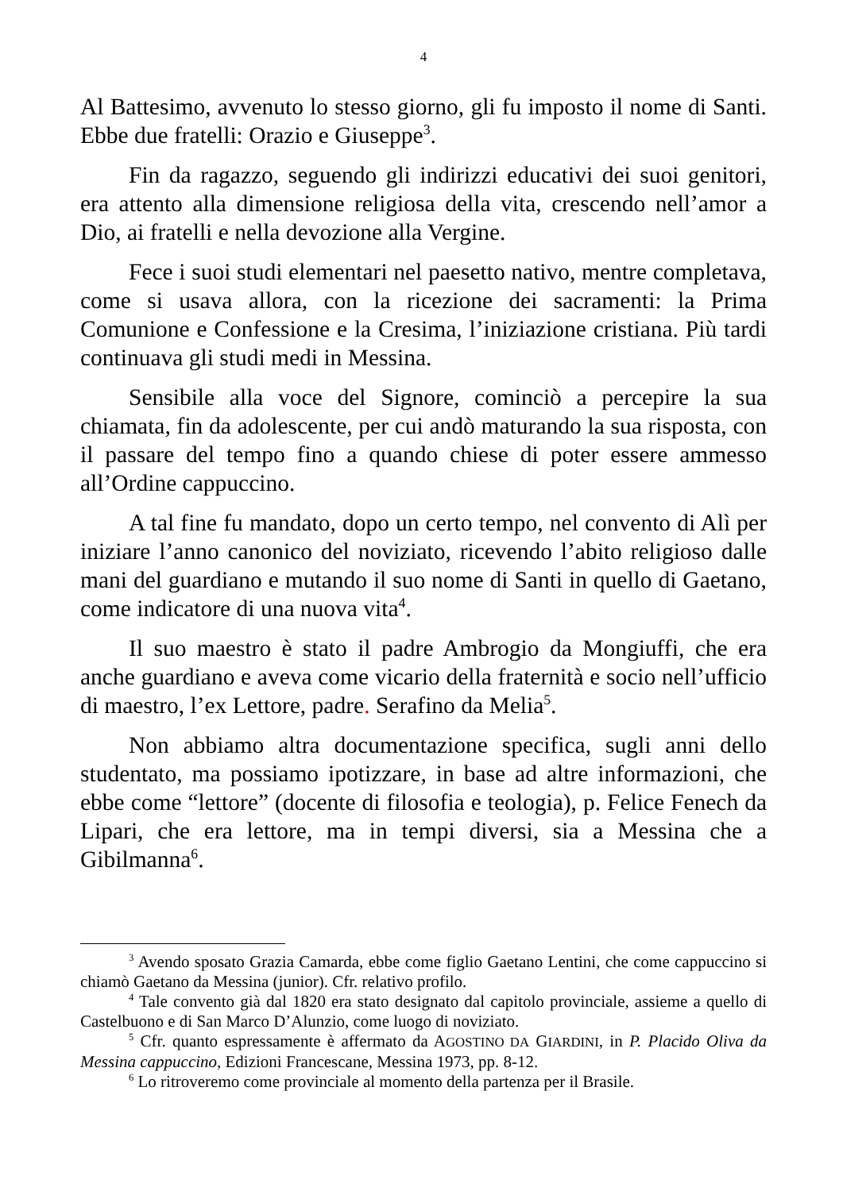4
Al Battesimo, avvenuto lo stesso giorno, gli fu imposto il nome di Santi. Ebbe due fratelli: Orazio e Giuseppe<sup>3</sup>.
Fin da ragazzo, seguendo gli indirizzi educativi dei suoi genitori, era attento alla dimensione religiosa della vita, crescendo nell’amor a Dio, ai fratelli e nella devozione alla Vergine.
Fece i suoi studi elementari nel paesetto nativo, mentre completava, come si usava allora, con la ricezione dei sacramenti: la Prima Comunione e Confessione e la Cresima, l’iniziazione cristiana. Più tardi continuava gli studi medi in Messina.
Sensibile alla voce del Signore, cominciò a percepire la sua chiamata, fin da adolescente, per cui andò maturando la sua risposta, con il passare del tempo fino a quando chiese di poter essere ammesso all’Ordine cappuccino.
A tal fine fu mandato, dopo un certo tempo, nel convento di Alì per iniziare l’anno canonico del noviziato, ricevendo l’abito religioso dalle mani del guardiano e mutando il suo nome di Santi in quello di Gaetano, come indicatore di una nuova vita<sup>4</sup>.
Il suo maestro è stato il padre Ambrogio da Mongiuffi, che era anche guardiano e aveva come vicario della fraternità e socio nell’ufficio di maestro, l’ex Lettore, padre. Serafino da Melia<sup>5</sup>.
Non abbiamo altra documentazione specifica, sugli anni dello studentato, ma possiamo ipotizzare, in base ad altre informazioni, che ebbe come “lettore” (docente di filosofia e teologia), p. Felice Fenech da Lipari, che era lettore, ma in tempi diversi, sia a Messina che a Gibilmanna<sup>6</sup>.
<sup>3</sup> Avendo sposato Grazia Camarda, ebbe come figlio Gaetano Lentini, che come cappuccino si chiamò Gaetano da Messina (junior). Cfr. relativo profilo.
<sup>4</sup> Tale convento già dal 1820 era stato designato dal capitolo provinciale, assieme a quello di Castelbuono e di San Marco D’Alunzio, come luogo di noviziato.
<sup>5</sup> Cfr. quanto espressamente è affermato da AGOSTINO DA GIARDINI, in P. Placido Oliva da Messina cappuccino, Edizioni Francescane, Messina 1973, pp. 8-12.
<sup>6</sup> Lo ritroveremo come provinciale al momento della partenza per il Brasile.